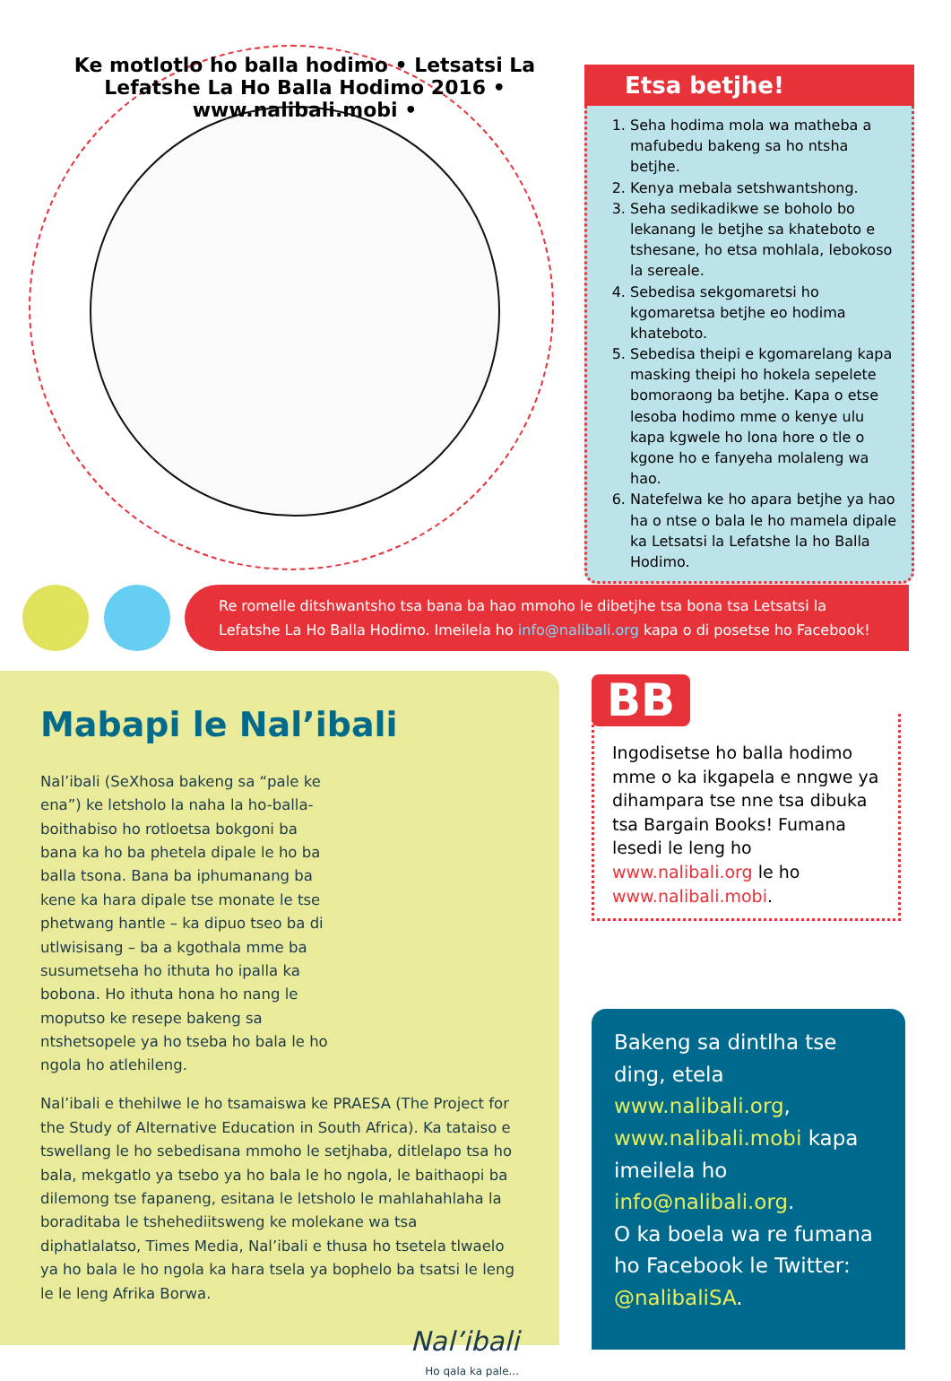Ke motlotlo ho balla hodimo • Letsatsi La Lefatshe La Ho Balla Hodimo 2016 • www.nalibali.mobi •
Etsa betjhe!
1. Seha hodima mola wa matheba a mafubedu bakeng sa ho ntsha betjhe.
2. Kenya mebala setshwantshong.
3. Seha sedikadikwe se boholo bo lekanang le betjhe sa khateboto e tshesane, ho etsa mohlala, lebokoso la sereale.
4. Sebedisa sekgomaretsi ho kgomaretsa betjhe eo hodima khateboto.
5. Sebedisa theipi e kgomarelang kapa masking theipi ho hokela sepelete bomoraong ba betjhe. Kapa o etse lesoba hodimo mme o kenye ulu kapa kgwele ho lona hore o tle o kgone ho e fanyeha molaleng wa hao.
6. Natefelwa ke ho apara betjhe ya hao ha o ntse o bala le ho mamela dipale ka Letsatsi la Lefatshe la ho Balla Hodimo.
Re romelle ditshwantsho tsa bana ba hao mmoho le dibetjhe tsa bona tsa Letsatsi la Lefatshe La Ho Balla Hodimo. Imeilela ho info@nalibali.org kapa o di posetse ho Facebook!
Mabapi le Nal’ibali
Nal’ibali (SeXhosa bakeng sa “pale ke ena”) ke letsholo la naha la ho-balla-boithabiso ho rotloetsa bokgoni ba bana ka ho ba phetela dipale le ho ba balla tsona. Bana ba iphumanang ba kene ka hara dipale tse monate le tse phetwang hantle – ka dipuo tseo ba di utlwisisang – ba a kgothala mme ba susumetseha ho ithuta ho ipalla ka bobona. Ho ithuta hona ho nang le moputso ke resepe bakeng sa ntshetsopele ya ho tseba ho bala le ho ngola ho atlehileng.
Nal’ibali e thehilwe le ho tsamaiswa ke PRAESA (The Project for the Study of Alternative Education in South Africa). Ka tataiso e tswellang le ho sebedisana mmoho le setjhaba, ditlelapo tsa ho bala, mekgatlo ya tsebo ya ho bala le ho ngola, le baithaopi ba dilemong tse fapaneng, esitana le letsholo le mahlahahlaha la boraditaba le tshehediitsweng ke molekane wa tsa diphatlalatso, Times Media, Nal’ibali e thusa ho tsetela tlwaelo ya ho bala le ho ngola ka hara tsela ya bophelo ba tsatsi le leng le le leng Afrika Borwa.
Nal’ibali
Ho qala ka pale...
BB
Ingodisetse ho balla hodimo mme o ka ikgapela e nngwe ya dihampara tse nne tsa dibuka tsa Bargain Books! Fumana lesedi le leng ho www.nalibali.org le ho www.nalibali.mobi.
Bakeng sa dintlha tse ding, etela www.nalibali.org, www.nalibali.mobi kapa imeilela ho info@nalibali.org.
O ka boela wa re fumana ho Facebook le Twitter: @nalibaliSA.